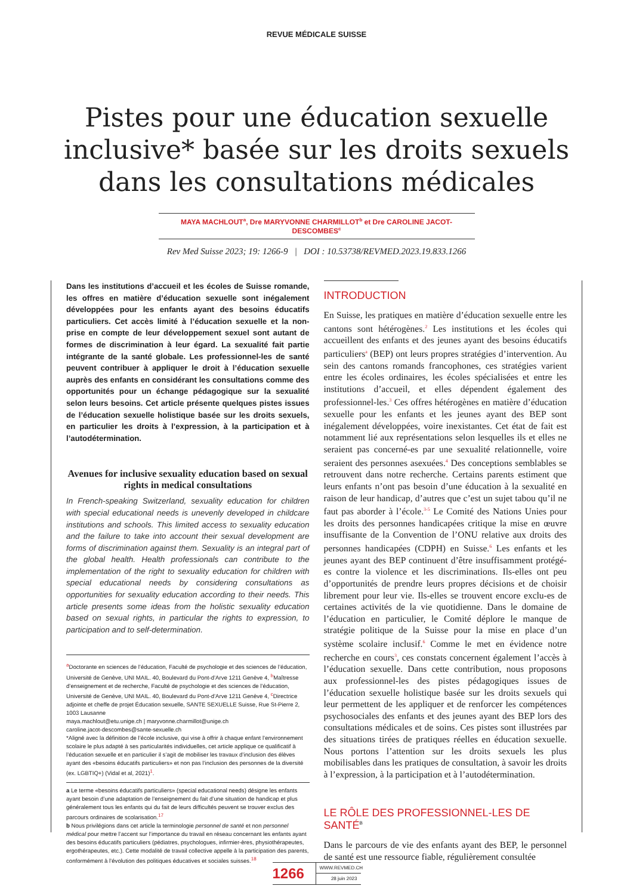REVUE MÉDICALE SUISSE
Pistes pour une éducation sexuelle
inclusive* basée sur les droits sexuels
dans les consultations médicales
MAYA MACHLOUT<sup>a</sup>, Dre MARYVONNE CHARMILLOT<sup>b</sup> et Dre CAROLINE JACOT-DESCOMBES<sup>c</sup>
Rev Med Suisse 2023; 19: 1266-9 | DOI : 10.53738/REVMED.2023.19.833.1266
Dans les institutions d’accueil et les écoles de Suisse romande, les offres en matière d’éducation sexuelle sont inégalement développées pour les enfants ayant des besoins éducatifs particuliers. Cet accès limité à l’éducation sexuelle et la non-prise en compte de leur développement sexuel sont autant de formes de discrimination à leur égard. La sexualité fait partie intégrante de la santé globale. Les professionnel-les de santé peuvent contribuer à appliquer le droit à l’éducation sexuelle auprès des enfants en considérant les consultations comme des opportunités pour un échange pédagogique sur la sexualité selon leurs besoins. Cet article présente quelques pistes issues de l’éducation sexuelle holistique basée sur les droits sexuels, en particulier les droits à l’expression, à la participation et à l’autodétermination.
Avenues for inclusive sexuality education based on sexual rights in medical consultations
In French-speaking Switzerland, sexuality education for children with special educational needs is unevenly developed in childcare institutions and schools. This limited access to sexuality education and the failure to take into account their sexual development are forms of discrimination against them. Sexuality is an integral part of the global health. Health professionals can contribute to the implementation of the right to sexuality education for children with special educational needs by considering consultations as opportunities for sexuality education according to their needs. This article presents some ideas from the holistic sexuality education based on sexual rights, in particular the rights to expression, to participation and to self-determination.
<sup>a</sup> Doctorante en sciences de l’éducation, Faculté de psychologie et des sciences de l’éducation, Université de Genève, UNI MAIL. 40, Boulevard du Pont-d’Arve 1211 Genève 4, <sup>b</sup>Maîtresse d’enseignement et de recherche, Faculté de psychologie et des sciences de l’éducation, Université de Genève, UNI MAIL. 40, Boulevard du Pont-d’Arve 1211 Genève 4, <sup>c</sup>Directrice adjointe et cheffe de projet Éducation sexuelle, SANTE SEXUELLE Suisse, Rue St-Pierre 2, 1003 Lausanne
maya.machlout@etu.unige.ch | maryvonne.charmillot@unige.ch
caroline.jacot-descombes@sante-sexuelle.ch
*Aligné avec la définition de l’école inclusive, qui vise à offrir à chaque enfant l’environnement scolaire le plus adapté à ses particularités individuelles, cet article applique ce qualificatif à l’éducation sexuelle et en particulier il s’agit de mobiliser les travaux d’inclusion des élèves ayant des «besoins éducatifs particuliers» et non pas l’inclusion des personnes de la diversité (ex. LGBTIQ+) (Vidal et al, 2021)<sup>1</sup>.
a Le terme «besoins éducatifs particuliers» (special educational needs) désigne les enfants ayant besoin d’une adaptation de l’enseignement du fait d’une situation de handicap et plus généralement tous les enfants qui du fait de leurs difficultés peuvent se trouver exclus des parcours ordinaires de scolarisation.<sup>17</sup>
b Nous privilégions dans cet article la terminologie personnel de santé et non personnel médical pour mettre l’accent sur l’importance du travail en réseau concernant les enfants ayant des besoins éducatifs particuliers (pédiatres, psychologues, infirmier-ères, physiothérapeutes, ergothérapeutes, etc.). Cette modalité de travail collective appelle à la participation des parents, conformément à l’évolution des politiques éducatives et sociales suisses.<sup>18</sup>
INTRODUCTION
En Suisse, les pratiques en matière d’éducation sexuelle entre les cantons sont hétérogènes.<sup>2</sup> Les institutions et les écoles qui accueillent des enfants et des jeunes ayant des besoins éducatifs particuliers<sup>a</sup> (BEP) ont leurs propres stratégies d’intervention. Au sein des cantons romands francophones, ces stratégies varient entre les écoles ordinaires, les écoles spécialisées et entre les institutions d’accueil, et elles dépendent également des professionnel-les.<sup>3</sup> Ces offres hétérogènes en matière d’éducation sexuelle pour les enfants et les jeunes ayant des BEP sont inégalement développées, voire inexistantes. Cet état de fait est notamment lié aux représentations selon lesquelles ils et elles ne seraient pas concerné-es par une sexualité relationnelle, voire seraient des personnes asexuées.<sup>4</sup> Des conceptions semblables se retrouvent dans notre recherche. Certains parents estiment que leurs enfants n’ont pas besoin d’une éducation à la sexualité en raison de leur handicap, d’autres que c’est un sujet tabou qu’il ne faut pas aborder à l’école.<sup>3-5</sup> Le Comité des Nations Unies pour les droits des personnes handicapées critique la mise en œuvre insuffisante de la Convention de l’ONU relative aux droits des personnes handicapées (CDPH) en Suisse.<sup>6</sup> Les enfants et les jeunes ayant des BEP continuent d’être insuffisamment protégé-es contre la violence et les discriminations. Ils-elles ont peu d’opportunités de prendre leurs propres décisions et de choisir librement pour leur vie. Ils-elles se trouvent encore exclu-es de certaines activités de la vie quotidienne. Dans le domaine de l’éducation en particulier, le Comité déplore le manque de stratégie politique de la Suisse pour la mise en place d’un système scolaire inclusif.<sup>6</sup> Comme le met en évidence notre recherche en cours<sup>3</sup>, ces constats concernent également l’accès à l’éducation sexuelle. Dans cette contribution, nous proposons aux professionnel-les des pistes pédagogiques issues de l’éducation sexuelle holistique basée sur les droits sexuels qui leur permettent de les appliquer et de renforcer les compétences psychosociales des enfants et des jeunes ayant des BEP lors des consultations médicales et de soins. Ces pistes sont illustrées par des situations tirées de pratiques réelles en éducation sexuelle. Nous portons l’attention sur les droits sexuels les plus mobilisables dans les pratiques de consultation, à savoir les droits à l’expression, à la participation et à l’autodétermination.
LE RÔLE DES PROFESSIONNEL-LES DE SANTÉ<sup>B</sup>
Dans le parcours de vie des enfants ayant des BEP, le personnel de santé est une ressource fiable, régulièrement consultée
1266
WWW.REVMED.CH
28 juin 2023